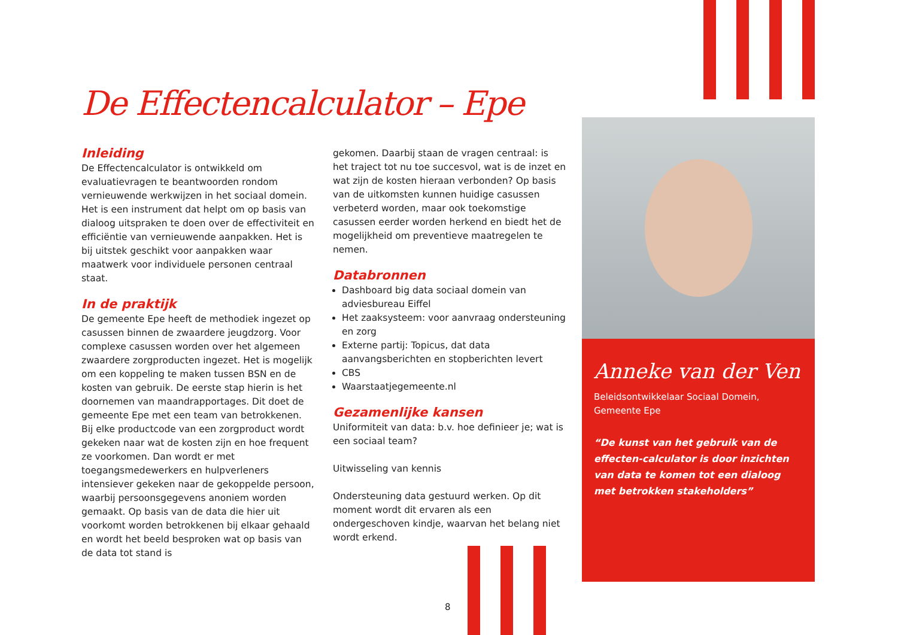De Effectencalculator – Epe
Inleiding
De Effectencalculator is ontwikkeld om evaluatievragen te beantwoorden rondom vernieuwende werkwijzen in het sociaal domein. Het is een instrument dat helpt om op basis van dialoog uitspraken te doen over de effectiviteit en efficiëntie van vernieuwende aanpakken. Het is bij uitstek geschikt voor aanpakken waar maatwerk voor individuele personen centraal staat.
In de praktijk
De gemeente Epe heeft de methodiek ingezet op casussen binnen de zwaardere jeugdzorg. Voor complexe casussen worden over het algemeen zwaardere zorgproducten ingezet. Het is mogelijk om een koppeling te maken tussen BSN en de kosten van gebruik. De eerste stap hierin is het doornemen van maandrapportages. Dit doet de gemeente Epe met een team van betrokkenen. Bij elke productcode van een zorgproduct wordt gekeken naar wat de kosten zijn en hoe frequent ze voorkomen. Dan wordt er met toegangsmedewerkers en hulpverleners intensiever gekeken naar de gekoppelde persoon, waarbij persoonsgegevens anoniem worden gemaakt. Op basis van de data die hier uit voorkomt worden betrokkenen bij elkaar gehaald en wordt het beeld besproken wat op basis van de data tot stand is
gekomen. Daarbij staan de vragen centraal: is het traject tot nu toe succesvol, wat is de inzet en wat zijn de kosten hieraan verbonden? Op basis van de uitkomsten kunnen huidige casussen verbeterd worden, maar ook toekomstige casussen eerder worden herkend en biedt het de mogelijkheid om preventieve maatregelen te nemen.
Databronnen
Dashboard big data sociaal domein van adviesbureau Eiffel
Het zaaksysteem: voor aanvraag ondersteuning en zorg
Externe partij: Topicus, dat data aanvangsberichten en stopberichten levert
CBS
Waarstaatjegemeente.nl
Gezamenlijke kansen
Uniformiteit van data: b.v. hoe definieer je; wat is een sociaal team?
Uitwisseling van kennis
Ondersteuning data gestuurd werken. Op dit moment wordt dit ervaren als een ondergeschoven kindje, waarvan het belang niet wordt erkend.
Anneke van der Ven
Beleidsontwikkelaar Sociaal Domein,
Gemeente Epe
“De kunst van het gebruik van de effecten-calculator is door inzichten van data te komen tot een dialoog met betrokken stakeholders”
8